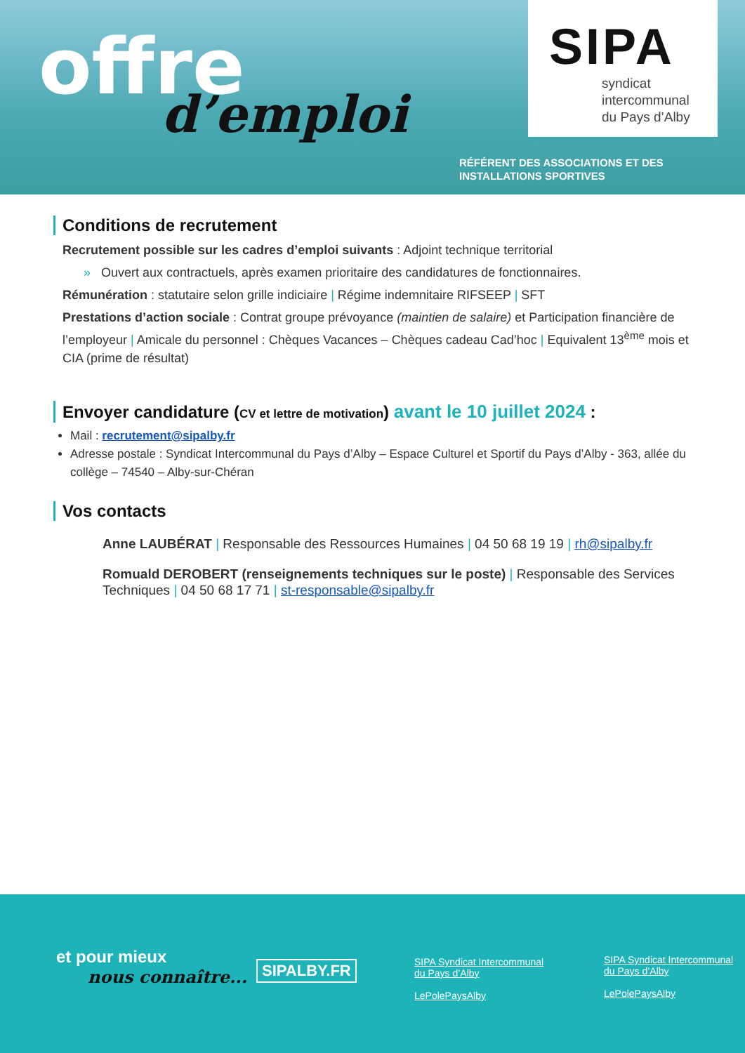offre d’emploi
SIPA
syndicat
intercommunal
du Pays d’Alby
RÉFÉRENT DES ASSOCIATIONS ET DES
INSTALLATIONS SPORTIVES
Conditions de recrutement
Recrutement possible sur les cadres d’emploi suivants : Adjoint technique territorial
» Ouvert aux contractuels, après examen prioritaire des candidatures de fonctionnaires.
Rémunération : statutaire selon grille indiciaire | Régime indemnitaire RIFSEEP | SFT
Prestations d’action sociale : Contrat groupe prévoyance (maintien de salaire) et Participation financière de l’employeur | Amicale du personnel : Chèques Vacances – Chèques cadeau Cad’hoc | Equivalent 13<sup>ème</sup> mois et CIA (prime de résultat)
Envoyer candidature (CV et lettre de motivation) avant le 10 juillet 2024 :
Mail : recrutement@sipalby.fr
Adresse postale : Syndicat Intercommunal du Pays d’Alby – Espace Culturel et Sportif du Pays d’Alby - 363, allée du collège – 74540 – Alby-sur-Chéran
Vos contacts
Anne LAUBÉRAT | Responsable des Ressources Humaines | 04 50 68 19 19 | rh@sipalby.fr
Romuald DEROBERT (renseignements techniques sur le poste) | Responsable des Services Techniques | 04 50 68 17 71 | st-responsable@sipalby.fr
et pour mieux
nous connaître...
SIPALBY.FR
SIPA Syndicat Intercommunal
du Pays d’Alby
LePolePaysAlby
SIPA Syndicat Intercommunal
du Pays d’Alby
LePolePaysAlby